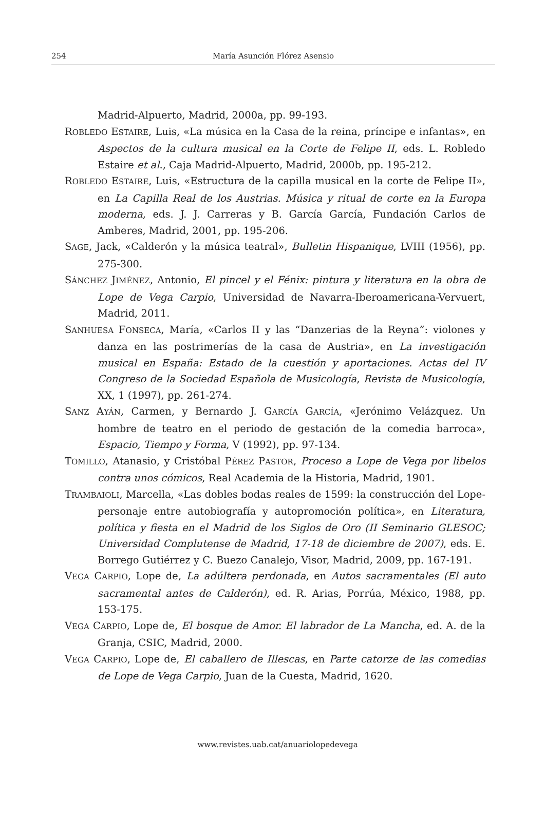254 María Asunción Flórez Asensio
Madrid-Alpuerto, Madrid, 2000a, pp. 99-193.
ROBLEDO ESTAIRE, Luis, «La música en la Casa de la reina, príncipe e infantas», en Aspectos de la cultura musical en la Corte de Felipe II, eds. L. Robledo Estaire et al., Caja Madrid-Alpuerto, Madrid, 2000b, pp. 195-212.
ROBLEDO ESTAIRE, Luis, «Estructura de la capilla musical en la corte de Felipe II», en La Capilla Real de los Austrias. Música y ritual de corte en la Europa moderna, eds. J. J. Carreras y B. García García, Fundación Carlos de Amberes, Madrid, 2001, pp. 195-206.
SAGE, Jack, «Calderón y la música teatral», Bulletin Hispanique, LVIII (1956), pp. 275-300.
SÁNCHEZ JIMÉNEZ, Antonio, El pincel y el Fénix: pintura y literatura en la obra de Lope de Vega Carpio, Universidad de Navarra-Iberoamericana-Vervuert, Madrid, 2011.
SANHUESA FONSECA, María, «Carlos II y las “Danzerias de la Reyna”: violones y danza en las postrimerías de la casa de Austria», en La investigación musical en España: Estado de la cuestión y aportaciones. Actas del IV Congreso de la Sociedad Española de Musicología, Revista de Musicología, XX, 1 (1997), pp. 261-274.
SANZ AYÁN, Carmen, y Bernardo J. GARCÍA GARCÍA, «Jerónimo Velázquez. Un hombre de teatro en el periodo de gestación de la comedia barroca», Espacio, Tiempo y Forma, V (1992), pp. 97-134.
TOMILLO, Atanasio, y Cristóbal PÉREZ PASTOR, Proceso a Lope de Vega por libelos contra unos cómicos, Real Academia de la Historia, Madrid, 1901.
TRAMBAIOLI, Marcella, «Las dobles bodas reales de 1599: la construcción del Lope-personaje entre autobiografía y autopromoción política», en Literatura, política y fiesta en el Madrid de los Siglos de Oro (II Seminario GLESOC; Universidad Complutense de Madrid, 17-18 de diciembre de 2007), eds. E. Borrego Gutiérrez y C. Buezo Canalejo, Visor, Madrid, 2009, pp. 167-191.
VEGA CARPIO, Lope de, La adúltera perdonada, en Autos sacramentales (El auto sacramental antes de Calderón), ed. R. Arias, Porrúa, México, 1988, pp. 153-175.
VEGA CARPIO, Lope de, El bosque de Amor. El labrador de La Mancha, ed. A. de la Granja, CSIC, Madrid, 2000.
VEGA CARPIO, Lope de, El caballero de Illescas, en Parte catorze de las comedias de Lope de Vega Carpio, Juan de la Cuesta, Madrid, 1620.
www.revistes.uab.cat/anuariolopedevega